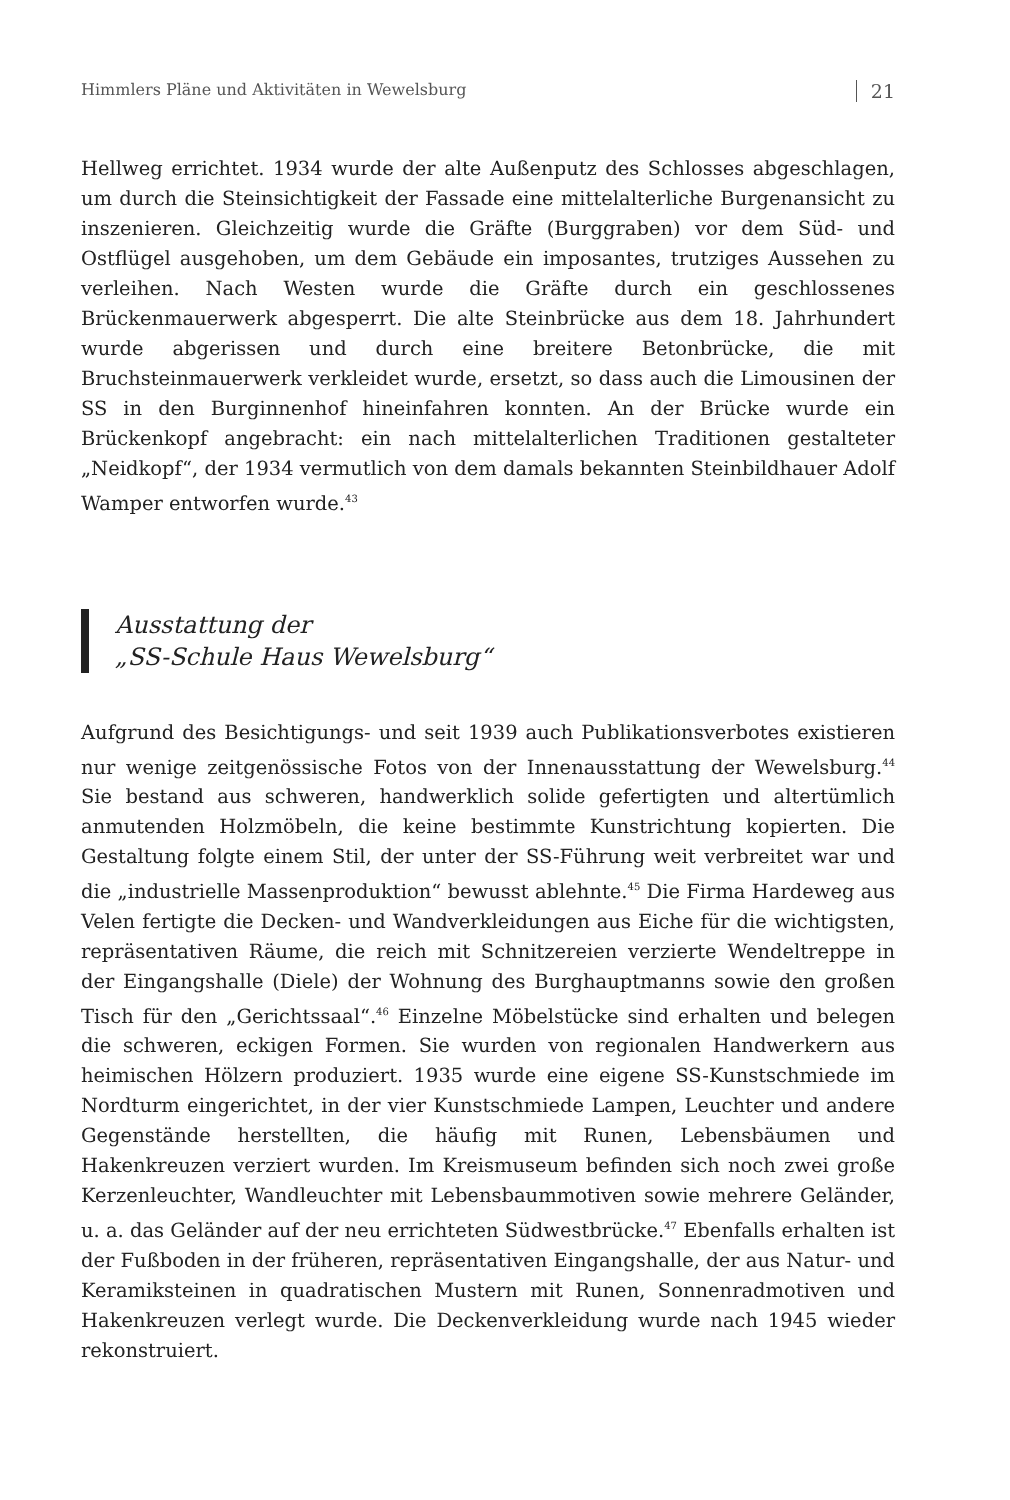Himmlers Pläne und Aktivitäten in Wewelsburg 21
Hellweg errichtet. 1934 wurde der alte Außenputz des Schlosses abgeschlagen, um durch die Steinsichtigkeit der Fassade eine mittelalterliche Burgenansicht zu inszenieren. Gleichzeitig wurde die Gräfte (Burggraben) vor dem Süd- und Ostflügel ausgehoben, um dem Gebäude ein imposantes, trutziges Aussehen zu verleihen. Nach Westen wurde die Gräfte durch ein geschlossenes Brückenmauerwerk abgesperrt. Die alte Steinbrücke aus dem 18. Jahrhundert wurde abgerissen und durch eine breitere Betonbrücke, die mit Bruchsteinmauerwerk verkleidet wurde, ersetzt, so dass auch die Limousinen der SS in den Burginnenhof hineinfahren konnten. An der Brücke wurde ein Brückenkopf angebracht: ein nach mittelalterlichen Traditionen gestalteter „Neidkopf“, der 1934 vermutlich von dem damals bekannten Steinbildhauer Adolf Wamper entworfen wurde.<sup>43</sup>
Ausstattung der
„SS-Schule Haus Wewelsburg“
Aufgrund des Besichtigungs- und seit 1939 auch Publikationsverbotes existieren nur wenige zeitgenössische Fotos von der Innenausstattung der Wewelsburg.<sup>44</sup> Sie bestand aus schweren, handwerklich solide gefertigten und altertümlich anmutenden Holzmöbeln, die keine bestimmte Kunstrichtung kopierten. Die Gestaltung folgte einem Stil, der unter der SS-Führung weit verbreitet war und die „industrielle Massenproduktion“ bewusst ablehnte.<sup>45</sup> Die Firma Hardeweg aus Velen fertigte die Decken- und Wandverkleidungen aus Eiche für die wichtigsten, repräsentativen Räume, die reich mit Schnitzereien verzierte Wendeltreppe in der Eingangshalle (Diele) der Wohnung des Burghauptmanns sowie den großen Tisch für den „Gerichtssaal“.<sup>46</sup> Einzelne Möbelstücke sind erhalten und belegen die schweren, eckigen Formen. Sie wurden von regionalen Handwerkern aus heimischen Hölzern produziert. 1935 wurde eine eigene SS-Kunstschmiede im Nordturm eingerichtet, in der vier Kunstschmiede Lampen, Leuchter und andere Gegenstände herstellten, die häufig mit Runen, Lebensbäumen und Hakenkreuzen verziert wurden. Im Kreismuseum befinden sich noch zwei große Kerzenleuchter, Wandleuchter mit Lebensbaummotiven sowie mehrere Geländer, u. a. das Geländer auf der neu errichteten Südwestbrücke.<sup>47</sup> Ebenfalls erhalten ist der Fußboden in der früheren, repräsentativen Eingangshalle, der aus Natur- und Keramiksteinen in quadratischen Mustern mit Runen, Sonnenradmotiven und Hakenkreuzen verlegt wurde. Die Deckenverkleidung wurde nach 1945 wieder rekonstruiert.